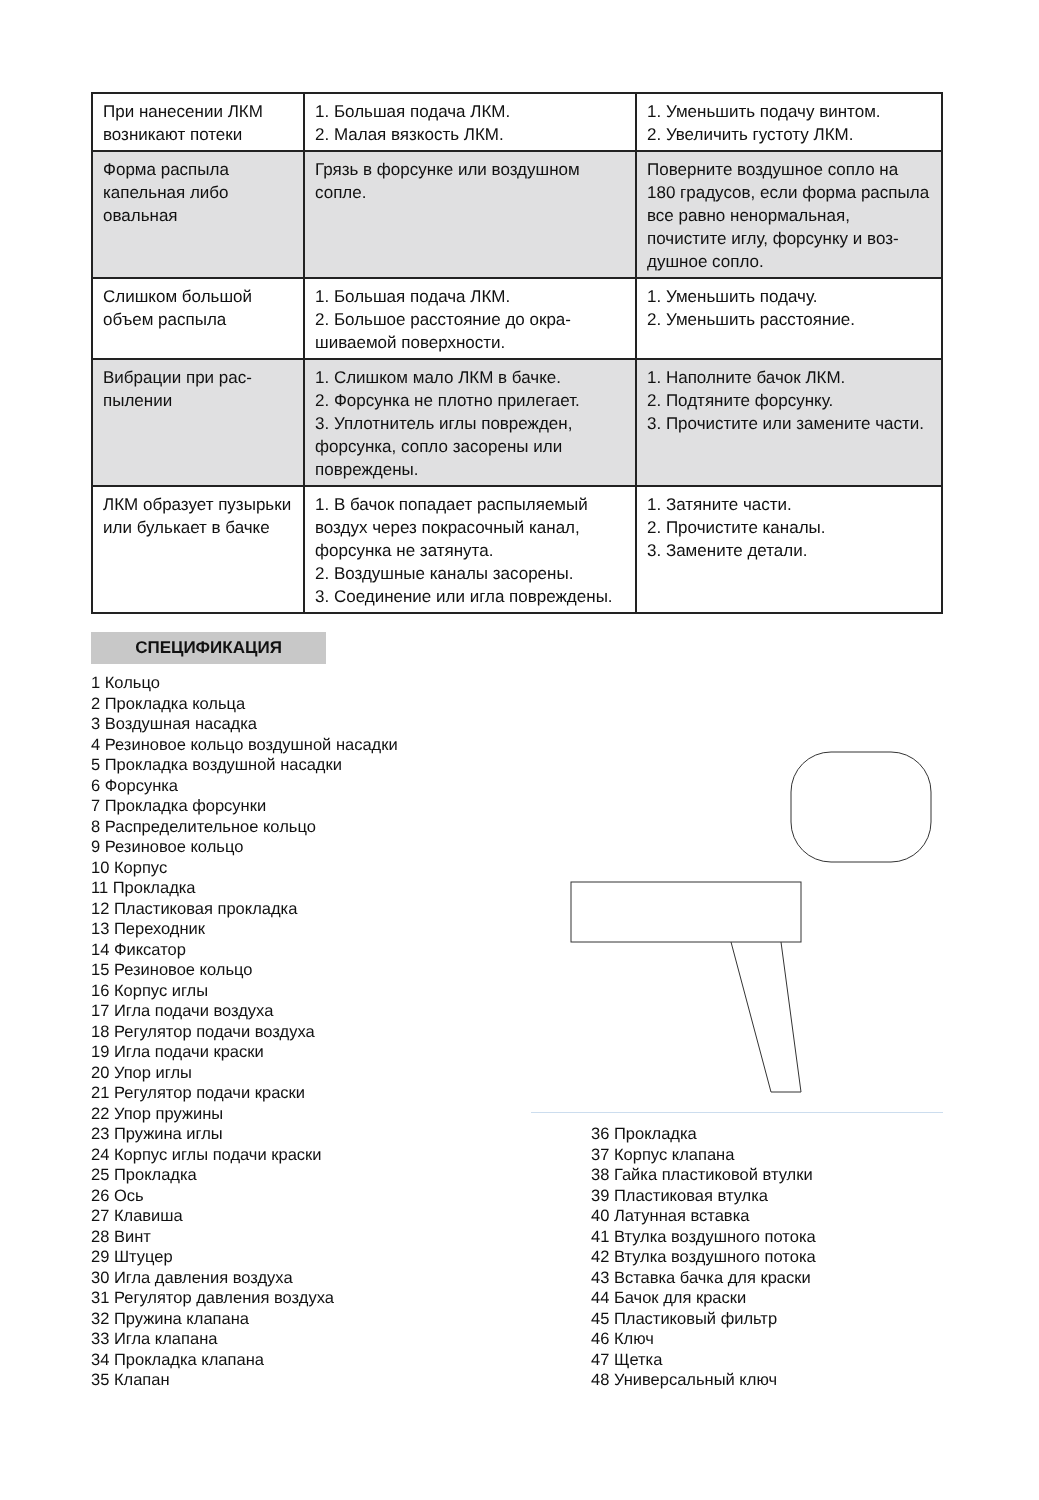| При нанесении ЛКМ возникают потеки | 1. Большая подача ЛКМ. 2. Малая вязкость ЛКМ. | 1. Уменьшить подачу винтом. 2. Увеличить густоту ЛКМ. |
| Форма распыла капельная либо овальная | Грязь в форсунке или воздушном сопле. | Поверните воздушное сопло на 180 градусов, если форма рас­пыла все равно ненормальная, почистите иглу, форсунку и воз­душное сопло. |
| Слишком большой объем распыла | 1. Большая подача ЛКМ. 2. Большое расстояние до окра­шиваемой поверхности. | 1. Уменьшить подачу. 2. Уменьшить расстояние. |
| Вибрации при рас­пылении | 1. Слишком мало ЛКМ в бачке. 2. Форсунка не плотно прилегает. 3. Уплотнитель иглы поврежден, форсунка, сопло засорены или повреждены. | 1. Наполните бачок ЛКМ. 2. Подтяните форсунку. 3. Прочистите или замените части. |
| ЛКМ образует пу­зырьки или булькает в бачке | 1. В бачок попадает распыляемый воздух через покрасочный канал, форсунка не затянута. 2. Воздушные каналы засорены. 3. Соединение или игла повреж­дены. | 1. Затяните части. 2. Прочистите каналы. 3. Замените детали. |
СПЕЦИФИКАЦИЯ
1 Кольцо
2 Прокладка кольца
3 Воздушная насадка
4 Резиновое кольцо воздушной насадки
5 Прокладка воздушной насадки
6 Форсунка
7 Прокладка форсунки
8 Распределительное кольцо
9 Резиновое кольцо
10 Корпус
11 Прокладка
12 Пластиковая прокладка
13 Переходник
14 Фиксатор
15 Резиновое кольцо
16 Корпус иглы
17 Игла подачи воздуха
18 Регулятор подачи воздуха
19 Игла подачи краски
20 Упор иглы
21 Регулятор подачи краски
22 Упор пружины
23 Пружина иглы
24 Корпус иглы подачи краски
25 Прокладка
26 Ось
27 Клавиша
28 Винт
29 Штуцер
30 Игла давления воздуха
31 Регулятор давления воздуха
32 Пружина клапана
33 Игла клапана
34 Прокладка клапана
35 Клапан
36 Прокладка
37 Корпус клапана
38 Гайка пластиковой втулки
39 Пластиковая втулка
40 Латунная вставка
41 Втулка воздушного потока
42 Втулка воздушного потока
43 Вставка бачка для краски
44 Бачок для краски
45 Пластиковый фильтр
46 Ключ
47 Щетка
48 Универсальный ключ